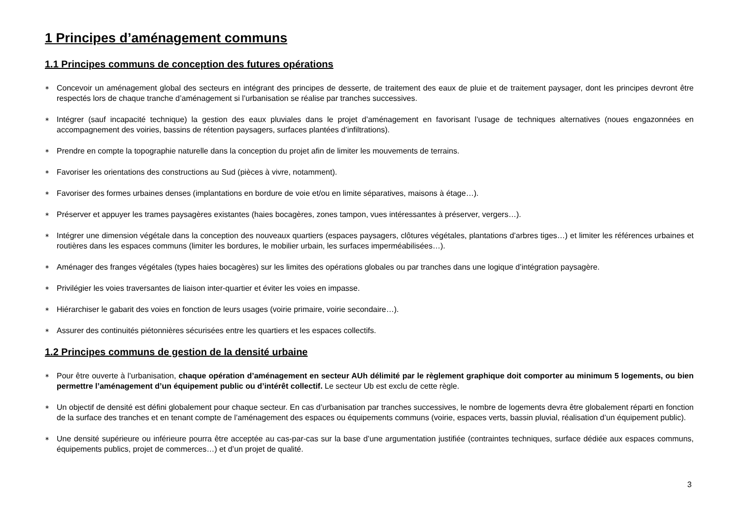1 Principes d’aménagement communs
1.1 Principes communs de conception des futures opérations
∗ Concevoir un aménagement global des secteurs en intégrant des principes de desserte, de traitement des eaux de pluie et de traitement paysager, dont les principes devront être respectés lors de chaque tranche d’aménagement si l’urbanisation se réalise par tranches successives.
∗ Intégrer (sauf incapacité technique) la gestion des eaux pluviales dans le projet d’aménagement en favorisant l’usage de techniques alternatives (noues engazonnées en accompagnement des voiries, bassins de rétention paysagers, surfaces plantées d’infiltrations).
∗ Prendre en compte la topographie naturelle dans la conception du projet afin de limiter les mouvements de terrains.
∗ Favoriser les orientations des constructions au Sud (pièces à vivre, notamment).
∗ Favoriser des formes urbaines denses (implantations en bordure de voie et/ou en limite séparatives, maisons à étage…).
∗ Préserver et appuyer les trames paysagères existantes (haies bocagères, zones tampon, vues intéressantes à préserver, vergers…).
∗ Intégrer une dimension végétale dans la conception des nouveaux quartiers (espaces paysagers, clôtures végétales, plantations d’arbres tiges…) et limiter les références urbaines et routières dans les espaces communs (limiter les bordures, le mobilier urbain, les surfaces imperméabilisées…).
∗ Aménager des franges végétales (types haies bocagères) sur les limites des opérations globales ou par tranches dans une logique d’intégration paysagère.
∗ Privilégier les voies traversantes de liaison inter-quartier et éviter les voies en impasse.
∗ Hiérarchiser le gabarit des voies en fonction de leurs usages (voirie primaire, voirie secondaire…).
∗ Assurer des continuités piétonnières sécurisées entre les quartiers et les espaces collectifs.
1.2 Principes communs de gestion de la densité urbaine
∗ Pour être ouverte à l’urbanisation, chaque opération d’aménagement en secteur AUh délimité par le règlement graphique doit comporter au minimum 5 logements, ou bien permettre l’aménagement d’un équipement public ou d’intérêt collectif. Le secteur Ub est exclu de cette règle.
∗ Un objectif de densité est défini globalement pour chaque secteur. En cas d’urbanisation par tranches successives, le nombre de logements devra être globalement réparti en fonction de la surface des tranches et en tenant compte de l’aménagement des espaces ou équipements communs (voirie, espaces verts, bassin pluvial, réalisation d’un équipement public).
∗ Une densité supérieure ou inférieure pourra être acceptée au cas-par-cas sur la base d’une argumentation justifiée (contraintes techniques, surface dédiée aux espaces communs, équipements publics, projet de commerces…) et d’un projet de qualité.
3